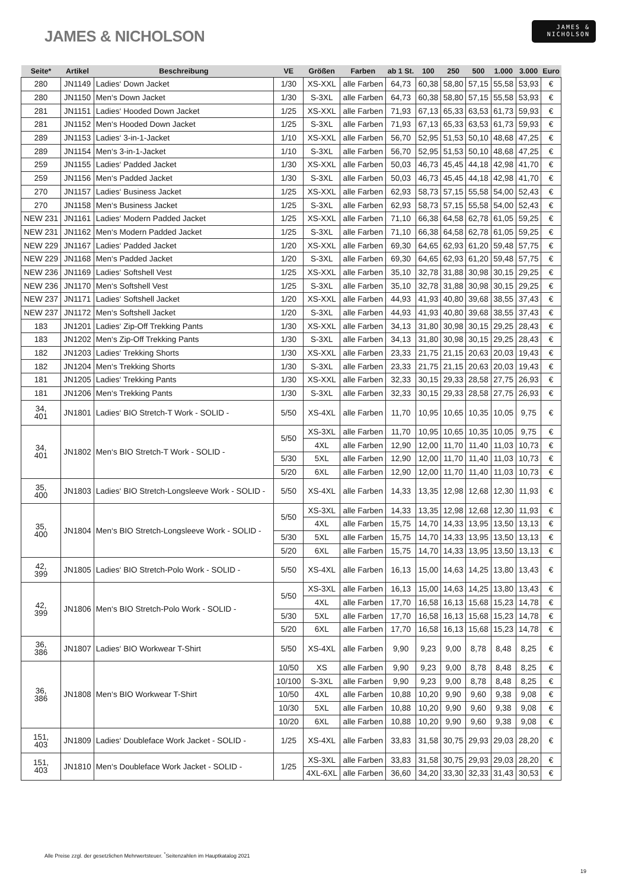JAMES & NICHOLSON
JAMES &
NICHOLSON
| Seite* | Artikel | Beschreibung | VE | Größen | Farben | ab 1 St. | 100 | 250 | 500 | 1.000 | 3.000 | Euro |
| --- | --- | --- | --- | --- | --- | --- | --- | --- | --- | --- | --- | --- |
| 280 | JN1149 | Ladies‘ Down Jacket | 1/30 | XS-XXL | alle Farben | 64,73 | 60,38 | 58,80 | 57,15 | 55,58 | 53,93 | € |
| 280 | JN1150 | Men‘s Down Jacket | 1/30 | S-3XL | alle Farben | 64,73 | 60,38 | 58,80 | 57,15 | 55,58 | 53,93 | € |
| 281 | JN1151 | Ladies‘ Hooded Down Jacket | 1/25 | XS-XXL | alle Farben | 71,93 | 67,13 | 65,33 | 63,53 | 61,73 | 59,93 | € |
| 281 | JN1152 | Men‘s Hooded Down Jacket | 1/25 | S-3XL | alle Farben | 71,93 | 67,13 | 65,33 | 63,53 | 61,73 | 59,93 | € |
| 289 | JN1153 | Ladies‘ 3-in-1-Jacket | 1/10 | XS-XXL | alle Farben | 56,70 | 52,95 | 51,53 | 50,10 | 48,68 | 47,25 | € |
| 289 | JN1154 | Men‘s 3-in-1-Jacket | 1/10 | S-3XL | alle Farben | 56,70 | 52,95 | 51,53 | 50,10 | 48,68 | 47,25 | € |
| 259 | JN1155 | Ladies‘ Padded Jacket | 1/30 | XS-XXL | alle Farben | 50,03 | 46,73 | 45,45 | 44,18 | 42,98 | 41,70 | € |
| 259 | JN1156 | Men‘s Padded Jacket | 1/30 | S-3XL | alle Farben | 50,03 | 46,73 | 45,45 | 44,18 | 42,98 | 41,70 | € |
| 270 | JN1157 | Ladies‘ Business Jacket | 1/25 | XS-XXL | alle Farben | 62,93 | 58,73 | 57,15 | 55,58 | 54,00 | 52,43 | € |
| 270 | JN1158 | Men‘s Business Jacket | 1/25 | S-3XL | alle Farben | 62,93 | 58,73 | 57,15 | 55,58 | 54,00 | 52,43 | € |
| NEW 231 | JN1161 | Ladies‘ Modern Padded Jacket | 1/25 | XS-XXL | alle Farben | 71,10 | 66,38 | 64,58 | 62,78 | 61,05 | 59,25 | € |
| NEW 231 | JN1162 | Men‘s Modern Padded Jacket | 1/25 | S-3XL | alle Farben | 71,10 | 66,38 | 64,58 | 62,78 | 61,05 | 59,25 | € |
| NEW 229 | JN1167 | Ladies‘ Padded Jacket | 1/20 | XS-XXL | alle Farben | 69,30 | 64,65 | 62,93 | 61,20 | 59,48 | 57,75 | € |
| NEW 229 | JN1168 | Men‘s Padded Jacket | 1/20 | S-3XL | alle Farben | 69,30 | 64,65 | 62,93 | 61,20 | 59,48 | 57,75 | € |
| NEW 236 | JN1169 | Ladies‘ Softshell Vest | 1/25 | XS-XXL | alle Farben | 35,10 | 32,78 | 31,88 | 30,98 | 30,15 | 29,25 | € |
| NEW 236 | JN1170 | Men‘s Softshell Vest | 1/25 | S-3XL | alle Farben | 35,10 | 32,78 | 31,88 | 30,98 | 30,15 | 29,25 | € |
| NEW 237 | JN1171 | Ladies‘ Softshell Jacket | 1/20 | XS-XXL | alle Farben | 44,93 | 41,93 | 40,80 | 39,68 | 38,55 | 37,43 | € |
| NEW 237 | JN1172 | Men‘s Softshell Jacket | 1/20 | S-3XL | alle Farben | 44,93 | 41,93 | 40,80 | 39,68 | 38,55 | 37,43 | € |
| 183 | JN1201 | Ladies‘ Zip-Off Trekking Pants | 1/30 | XS-XXL | alle Farben | 34,13 | 31,80 | 30,98 | 30,15 | 29,25 | 28,43 | € |
| 183 | JN1202 | Men‘s Zip-Off Trekking Pants | 1/30 | S-3XL | alle Farben | 34,13 | 31,80 | 30,98 | 30,15 | 29,25 | 28,43 | € |
| 182 | JN1203 | Ladies‘ Trekking Shorts | 1/30 | XS-XXL | alle Farben | 23,33 | 21,75 | 21,15 | 20,63 | 20,03 | 19,43 | € |
| 182 | JN1204 | Men‘s Trekking Shorts | 1/30 | S-3XL | alle Farben | 23,33 | 21,75 | 21,15 | 20,63 | 20,03 | 19,43 | € |
| 181 | JN1205 | Ladies‘ Trekking Pants | 1/30 | XS-XXL | alle Farben | 32,33 | 30,15 | 29,33 | 28,58 | 27,75 | 26,93 | € |
| 181 | JN1206 | Men‘s Trekking Pants | 1/30 | S-3XL | alle Farben | 32,33 | 30,15 | 29,33 | 28,58 | 27,75 | 26,93 | € |
| 34, 401 | JN1801 | Ladies‘ BIO Stretch-T Work - SOLID - | 5/50 | XS-4XL | alle Farben | 11,70 | 10,95 | 10,65 | 10,35 | 10,05 | 9,75 | € |
| 34, 401 | JN1802 | Men‘s BIO Stretch-T Work - SOLID - | 5/50 | XS-3XL | alle Farben | 11,70 | 10,95 | 10,65 | 10,35 | 10,05 | 9,75 | € |
| | | | | 4XL | alle Farben | 12,90 | 12,00 | 11,70 | 11,40 | 11,03 | 10,73 | € |
| | | | 5/30 | 5XL | alle Farben | 12,90 | 12,00 | 11,70 | 11,40 | 11,03 | 10,73 | € |
| | | | 5/20 | 6XL | alle Farben | 12,90 | 12,00 | 11,70 | 11,40 | 11,03 | 10,73 | € |
| 35, 400 | JN1803 | Ladies‘ BIO Stretch-Longsleeve Work - SOLID - | 5/50 | XS-4XL | alle Farben | 14,33 | 13,35 | 12,98 | 12,68 | 12,30 | 11,93 | € |
| 35, 400 | JN1804 | Men‘s BIO Stretch-Longsleeve Work - SOLID - | 5/50 | XS-3XL | alle Farben | 14,33 | 13,35 | 12,98 | 12,68 | 12,30 | 11,93 | € |
| | | | | 4XL | alle Farben | 15,75 | 14,70 | 14,33 | 13,95 | 13,50 | 13,13 | € |
| | | | 5/30 | 5XL | alle Farben | 15,75 | 14,70 | 14,33 | 13,95 | 13,50 | 13,13 | € |
| | | | 5/20 | 6XL | alle Farben | 15,75 | 14,70 | 14,33 | 13,95 | 13,50 | 13,13 | € |
| 42, 399 | JN1805 | Ladies‘ BIO Stretch-Polo Work - SOLID - | 5/50 | XS-4XL | alle Farben | 16,13 | 15,00 | 14,63 | 14,25 | 13,80 | 13,43 | € |
| 42, 399 | JN1806 | Men‘s BIO Stretch-Polo Work - SOLID - | 5/50 | XS-3XL | alle Farben | 16,13 | 15,00 | 14,63 | 14,25 | 13,80 | 13,43 | € |
| | | | | 4XL | alle Farben | 17,70 | 16,58 | 16,13 | 15,68 | 15,23 | 14,78 | € |
| | | | 5/30 | 5XL | alle Farben | 17,70 | 16,58 | 16,13 | 15,68 | 15,23 | 14,78 | € |
| | | | 5/20 | 6XL | alle Farben | 17,70 | 16,58 | 16,13 | 15,68 | 15,23 | 14,78 | € |
| 36, 386 | JN1807 | Ladies‘ BIO Workwear T-Shirt | 5/50 | XS-4XL | alle Farben | 9,90 | 9,23 | 9,00 | 8,78 | 8,48 | 8,25 | € |
| 36, 386 | JN1808 | Men‘s BIO Workwear T-Shirt | 10/50 | XS | alle Farben | 9,90 | 9,23 | 9,00 | 8,78 | 8,48 | 8,25 | € |
| | | | 10/100 | S-3XL | alle Farben | 9,90 | 9,23 | 9,00 | 8,78 | 8,48 | 8,25 | € |
| | | | 10/50 | 4XL | alle Farben | 10,88 | 10,20 | 9,90 | 9,60 | 9,38 | 9,08 | € |
| | | | 10/30 | 5XL | alle Farben | 10,88 | 10,20 | 9,90 | 9,60 | 9,38 | 9,08 | € |
| | | | 10/20 | 6XL | alle Farben | 10,88 | 10,20 | 9,90 | 9,60 | 9,38 | 9,08 | € |
| 151, 403 | JN1809 | Ladies‘ Doubleface Work Jacket - SOLID - | 1/25 | XS-4XL | alle Farben | 33,83 | 31,58 | 30,75 | 29,93 | 29,03 | 28,20 | € |
| 151, 403 | JN1810 | Men‘s Doubleface Work Jacket - SOLID - | 1/25 | XS-3XL | alle Farben | 33,83 | 31,58 | 30,75 | 29,93 | 29,03 | 28,20 | € |
| | | | | 4XL-6XL | alle Farben | 36,60 | 34,20 | 33,30 | 32,33 | 31,43 | 30,53 | € |
Alle Preise zzgl. der gesetzlichen Mehrwertsteuer. <sup>*</sup>Seitenzahlen im Hauptkatalog 2021
19